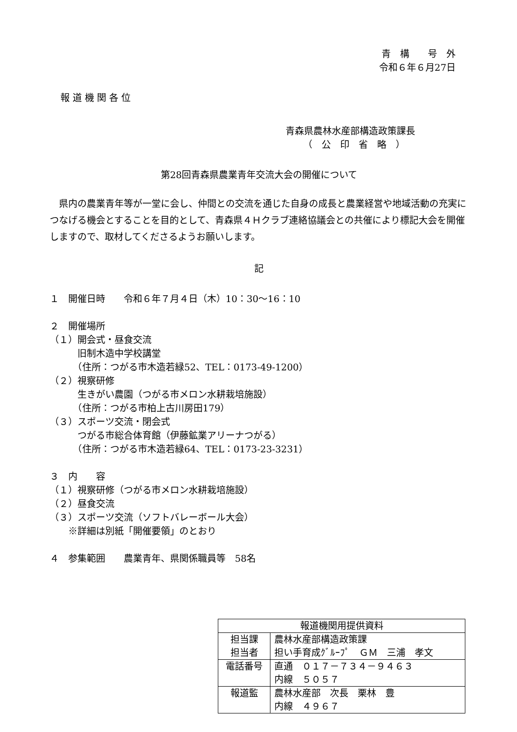青　構　　号　外
令和６年６月27日
報 道 機 関 各 位
青森県農林水産部構造政策課長
（　公　印　省　略　）
第28回青森県農業青年交流大会の開催について
　県内の農業青年等が一堂に会し、仲間との交流を通じた自身の成長と農業経営や地域活動の充実につなげる機会とすることを目的として、青森県４Ｈクラブ連絡協議会との共催により標記大会を開催しますので、取材してくださるようお願いします。
記
１　開催日時　　令和６年７月４日（木）10：30〜16：10
２　開催場所
（１）開会式・昼食交流
　　　旧制木造中学校講堂
　　　（住所：つがる市木造若緑52、TEL：0173-49-1200）
（２）視察研修
　　　生きがい農園（つがる市メロン水耕栽培施設）
　　　（住所：つがる市柏上古川房田179）
（３）スポーツ交流・閉会式
　　　つがる市総合体育館（伊藤鉱業アリーナつがる）
　　　（住所：つがる市木造若緑64、TEL：0173-23-3231）
３　内　　容
（１）視察研修（つがる市メロン水耕栽培施設）
（２）昼食交流
（３）スポーツ交流（ソフトバレーボール大会）
　　※詳細は別紙「開催要領」のとおり
４　参集範囲　　農業青年、県関係職員等　58名
| 報道機関用提供資料 | |
| 担当課 担当者 | 農林水産部構造政策課 担い手育成ｸﾞﾙｰﾌﾟ ＧＭ 三浦 孝文 |
| 電話番号 | 直通 ０１７－７３４－９４６３ 内線 ５０５７ |
| 報道監 | 農林水産部 次長 栗林 豊 内線 ４９６７ |